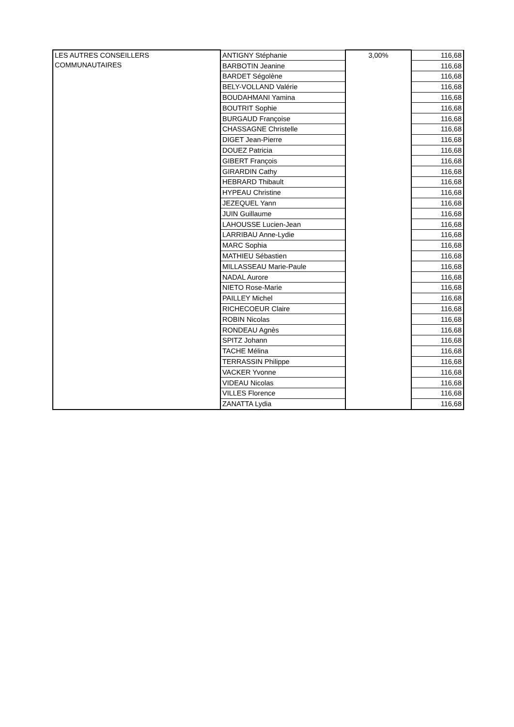| LES AUTRES CONSEILLERS COMMUNAUTAIRES | ANTIGNY Stéphanie | 3,00% | 116,68 |
| | BARBOTIN Jeanine | | 116,68 |
| | BARDET Ségolène | | 116,68 |
| | BELY-VOLLAND Valérie | | 116,68 |
| | BOUDAHMANI Yamina | | 116,68 |
| | BOUTRIT Sophie | | 116,68 |
| | BURGAUD Françoise | | 116,68 |
| | CHASSAGNE Christelle | | 116,68 |
| | DIGET Jean-Pierre | | 116,68 |
| | DOUEZ Patricia | | 116,68 |
| | GIBERT François | | 116,68 |
| | GIRARDIN Cathy | | 116,68 |
| | HEBRARD Thibault | | 116,68 |
| | HYPEAU Christine | | 116,68 |
| | JEZEQUEL Yann | | 116,68 |
| | JUIN Guillaume | | 116,68 |
| | LAHOUSSE Lucien-Jean | | 116,68 |
| | LARRIBAU Anne-Lydie | | 116,68 |
| | MARC Sophia | | 116,68 |
| | MATHIEU Sébastien | | 116,68 |
| | MILLASSEAU Marie-Paule | | 116,68 |
| | NADAL Aurore | | 116,68 |
| | NIETO Rose-Marie | | 116,68 |
| | PAILLEY Michel | | 116,68 |
| | RICHECOEUR Claire | | 116,68 |
| | ROBIN Nicolas | | 116,68 |
| | RONDEAU Agnès | | 116,68 |
| | SPITZ Johann | | 116,68 |
| | TACHE Mélina | | 116,68 |
| | TERRASSIN Philippe | | 116,68 |
| | VACKER Yvonne | | 116,68 |
| | VIDEAU Nicolas | | 116,68 |
| | VILLES Florence | | 116,68 |
| | ZANATTA Lydia | | 116,68 |